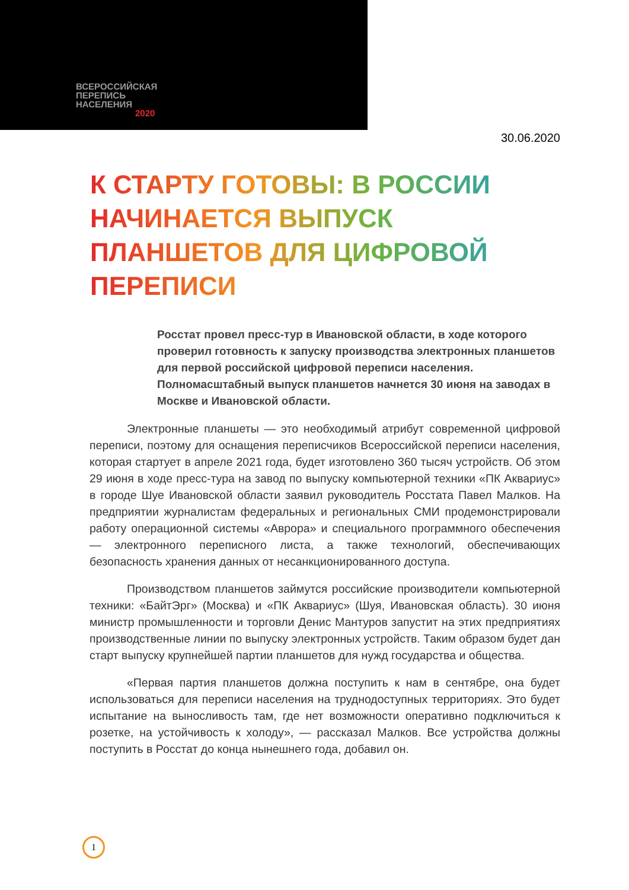ВСЕРОССИЙСКАЯ
ПЕРЕПИСЬ
НАСЕЛЕНИЯ
2020
30.06.2020
К СТАРТУ ГОТОВЫ: В РОССИИ НАЧИНАЕТСЯ ВЫПУСК ПЛАНШЕТОВ ДЛЯ ЦИФРОВОЙ ПЕРЕПИСИ
Росстат провел пресс-тур в Ивановской области, в ходе которого проверил готовность к запуску производства электронных планшетов для первой российской цифровой переписи населения. Полномасштабный выпуск планшетов начнется 30 июня на заводах в Москве и Ивановской области.
Электронные планшеты — это необходимый атрибут современной цифровой переписи, поэтому для оснащения переписчиков Всероссийской переписи населения, которая стартует в апреле 2021 года, будет изготовлено 360 тысяч устройств. Об этом 29 июня в ходе пресс-тура на завод по выпуску компьютерной техники «ПК Аквариус» в городе Шуе Ивановской области заявил руководитель Росстата Павел Малков. На предприятии журналистам федеральных и региональных СМИ продемонстрировали работу операционной системы «Аврора» и специального программного обеспечения — электронного переписного листа, а также технологий, обеспечивающих безопасность хранения данных от несанкционированного доступа.
Производством планшетов займутся российские производители компьютерной техники: «БайтЭрг» (Москва) и «ПК Аквариус» (Шуя, Ивановская область). 30 июня министр промышленности и торговли Денис Мантуров запустит на этих предприятиях производственные линии по выпуску электронных устройств. Таким образом будет дан старт выпуску крупнейшей партии планшетов для нужд государства и общества.
«Первая партия планшетов должна поступить к нам в сентябре, она будет использоваться для переписи населения на труднодоступных территориях. Это будет испытание на выносливость там, где нет возможности оперативно подключиться к розетке, на устойчивость к холоду», — рассказал Малков. Все устройства должны поступить в Росстат до конца нынешнего года, добавил он.
1